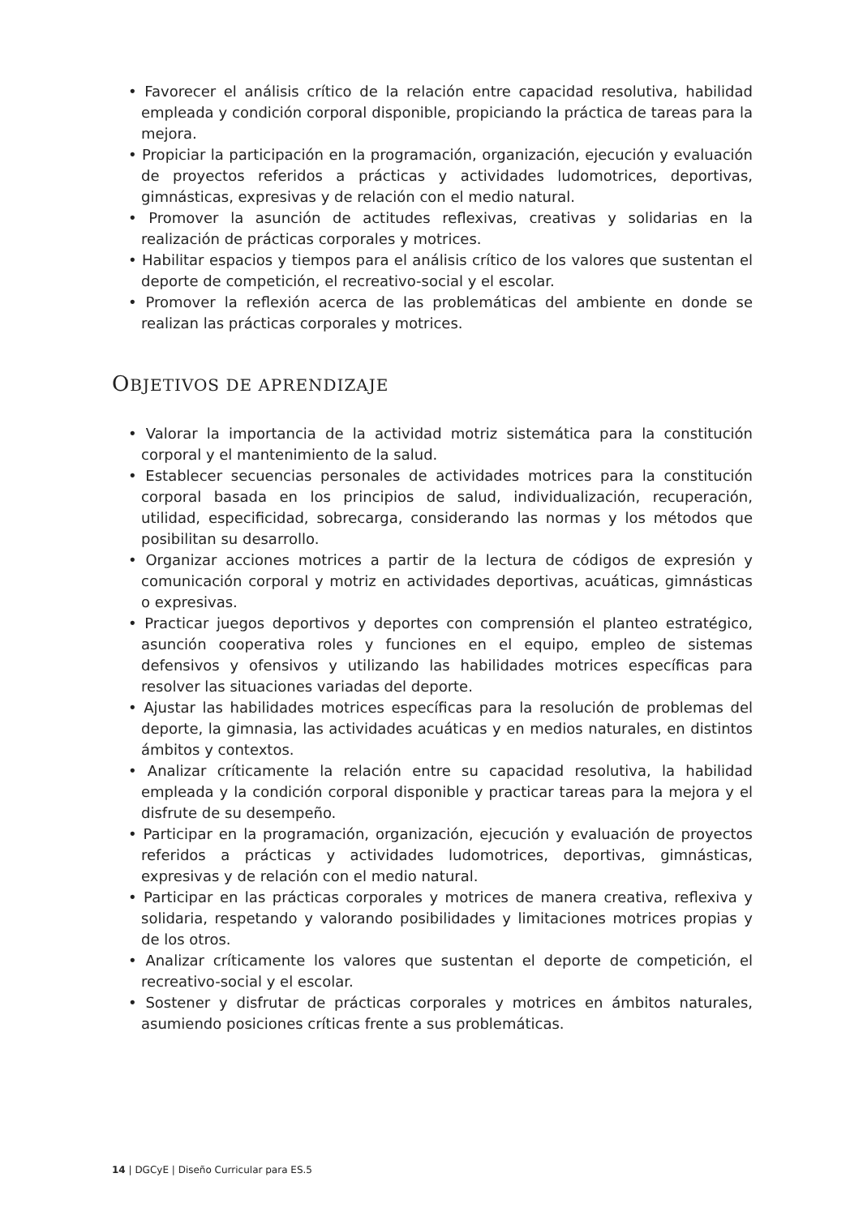• Favorecer el análisis crítico de la relación entre capacidad resolutiva, habilidad empleada y condición corporal disponible, propiciando la práctica de tareas para la mejora.
• Propiciar la participación en la programación, organización, ejecución y evaluación de proyectos referidos a prácticas y actividades ludomotrices, deportivas, gimnásticas, expresivas y de relación con el medio natural.
• Promover la asunción de actitudes reflexivas, creativas y solidarias en la realización de prácticas corporales y motrices.
• Habilitar espacios y tiempos para el análisis crítico de los valores que sustentan el deporte de competición, el recreativo-social y el escolar.
• Promover la reflexión acerca de las problemáticas del ambiente en donde se realizan las prácticas corporales y motrices.
OBJETIVOS DE APRENDIZAJE
• Valorar la importancia de la actividad motriz sistemática para la constitución corporal y el mantenimiento de la salud.
• Establecer secuencias personales de actividades motrices para la constitución corporal basada en los principios de salud, individualización, recuperación, utilidad, especificidad, sobrecarga, considerando las normas y los métodos que posibilitan su desarrollo.
• Organizar acciones motrices a partir de la lectura de códigos de expresión y comunicación corporal y motriz en actividades deportivas, acuáticas, gimnásticas o expresivas.
• Practicar juegos deportivos y deportes con comprensión el planteo estratégico, asunción cooperativa roles y funciones en el equipo, empleo de sistemas defensivos y ofensivos y utilizando las habilidades motrices específicas para resolver las situaciones variadas del deporte.
• Ajustar las habilidades motrices específicas para la resolución de problemas del deporte, la gimnasia, las actividades acuáticas y en medios naturales, en distintos ámbitos y contextos.
• Analizar críticamente la relación entre su capacidad resolutiva, la habilidad empleada y la condición corporal disponible y practicar tareas para la mejora y el disfrute de su desempeño.
• Participar en la programación, organización, ejecución y evaluación de proyectos referidos a prácticas y actividades ludomotrices, deportivas, gimnásticas, expresivas y de relación con el medio natural.
• Participar en las prácticas corporales y motrices de manera creativa, reflexiva y solidaria, respetando y valorando posibilidades y limitaciones motrices propias y de los otros.
• Analizar críticamente los valores que sustentan el deporte de competición, el recreativo-social y el escolar.
• Sostener y disfrutar de prácticas corporales y motrices en ámbitos naturales, asumiendo posiciones críticas frente a sus problemáticas.
14 | DGCyE | Diseño Curricular para ES.5